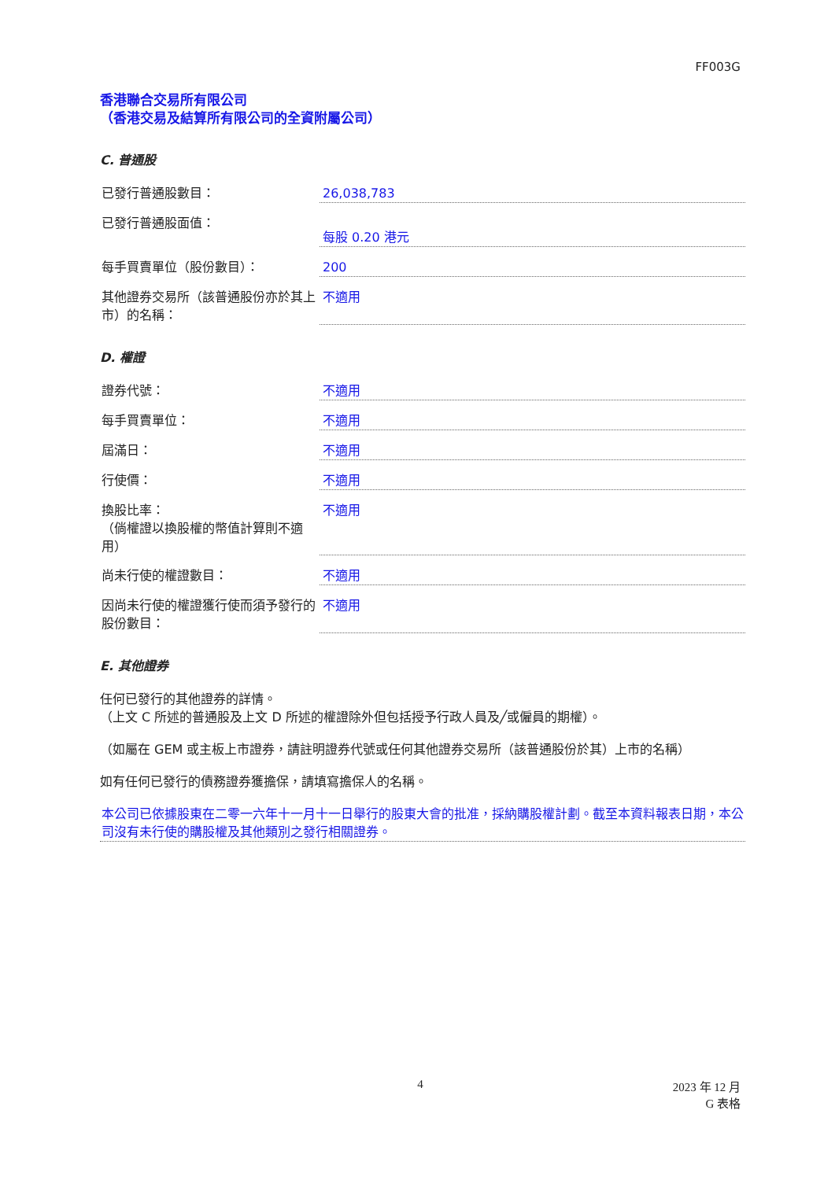FF003G
香港聯合交易所有限公司
（香港交易及結算所有限公司的全資附屬公司）
C. 普通股
已發行普通股數目： 26,038,783
已發行普通股面值：
每股 0.20 港元
每手買賣單位（股份數目）： 200
其他證券交易所（該普通股份亦於其上市）的名稱：
不適用
D. 權證
證券代號： 不適用
每手買賣單位： 不適用
屆滿日： 不適用
行使價： 不適用
換股比率：
（倘權證以換股權的幣值計算則不適用）
不適用
尚未行使的權證數目： 不適用
因尚未行使的權證獲行使而須予發行的股份數目：
不適用
E. 其他證券
任何已發行的其他證券的詳情。
（上文 C 所述的普通股及上文 D 所述的權證除外但包括授予行政人員及╱或僱員的期權）。
（如屬在 GEM 或主板上市證券，請註明證券代號或任何其他證券交易所（該普通股份於其）上市的名稱）
如有任何已發行的債務證券獲擔保，請填寫擔保人的名稱。
本公司已依據股東在二零一六年十一月十一日舉行的股東大會的批准，採納購股權計劃。截至本資料報表日期，本公司沒有未行使的購股權及其他類別之發行相關證券。
4 2023 年 12 月
G 表格